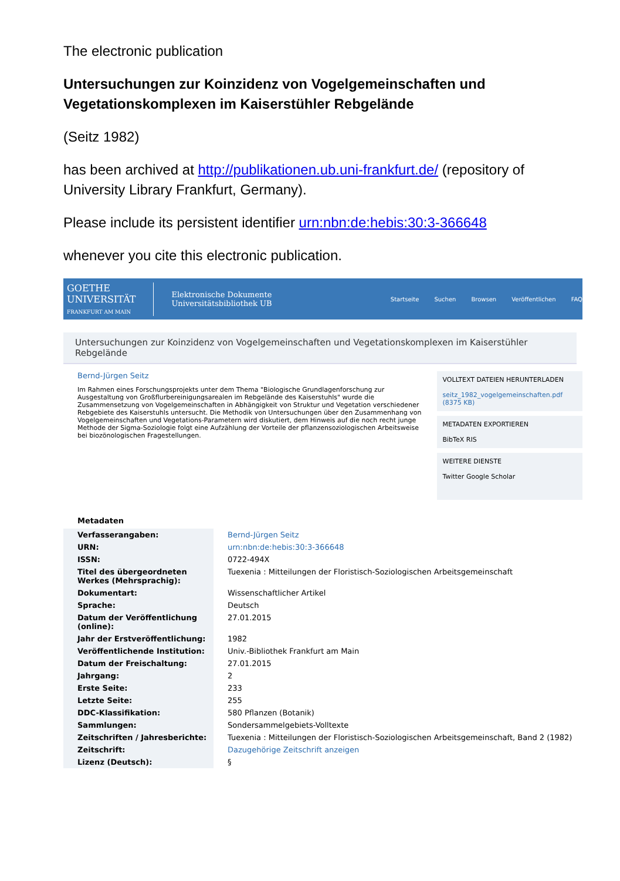The electronic publication
Untersuchungen zur Koinzidenz von Vogelgemeinschaften und Vegetationskomplexen im Kaiserstühler Rebgelände
(Seitz 1982)
has been archived at http://publikationen.ub.uni-frankfurt.de/ (repository of University Library Frankfurt, Germany).
Please include its persistent identifier urn:nbn:de:hebis:30:3-366648
whenever you cite this electronic publication.
GOETHE
UNIVERSITÄT
FRANKFURT AM MAIN
Elektronische Dokumente
Universitätsbibliothek UB
Startseite Suchen Browsen Veröffentlichen FAQ
Untersuchungen zur Koinzidenz von Vogelgemeinschaften und Vegetationskomplexen im Kaiserstühler Rebgelände
Bernd-Jürgen Seitz
Im Rahmen eines Forschungsprojekts unter dem Thema "Biologische Grundlagenforschung zur Ausgestaltung von Großflurbereinigungsarealen im Rebgelände des Kaiserstuhls" wurde die Zusammensetzung von Vogelgemeinschaften in Abhängigkeit von Struktur und Vegetation verschiedener Rebgebiete des Kaiserstuhls untersucht. Die Methodik von Untersuchungen über den Zusammenhang von Vogelgemeinschaften und Vegetations-Parametern wird diskutiert, dem Hinweis auf die noch recht junge Methode der Sigma-Soziologie folgt eine Aufzählung der Vorteile der pflanzensoziologischen Arbeitsweise bei biozönologischen Fragestellungen.
VOLLTEXT DATEIEN HERUNTERLADEN
seitz_1982_vogelgemeinschaften.pdf (8375 KB)
METADATEN EXPORTIEREN
BibTeX RIS
WEITERE DIENSTE
Twitter Google Scholar
Metadaten
| Verfasserangaben: | Bernd-Jürgen Seitz |
| URN: | urn:nbn:de:hebis:30:3-366648 |
| ISSN: | 0722-494X |
| Titel des übergeordneten Werkes (Mehrsprachig): | Tuexenia : Mitteilungen der Floristisch-Soziologischen Arbeitsgemeinschaft |
| Dokumentart: | Wissenschaftlicher Artikel |
| Sprache: | Deutsch |
| Datum der Veröffentlichung (online): | 27.01.2015 |
| Jahr der Erstveröffentlichung: | 1982 |
| Veröffentlichende Institution: | Univ.-Bibliothek Frankfurt am Main |
| Datum der Freischaltung: | 27.01.2015 |
| Jahrgang: | 2 |
| Erste Seite: | 233 |
| Letzte Seite: | 255 |
| DDC-Klassifikation: | 580 Pflanzen (Botanik) |
| Sammlungen: | Sondersammelgebiets-Volltexte |
| Zeitschriften / Jahresberichte: | Tuexenia : Mitteilungen der Floristisch-Soziologischen Arbeitsgemeinschaft, Band 2 (1982) |
| Zeitschrift: | Dazugehörige Zeitschrift anzeigen |
| Lizenz (Deutsch): | § |